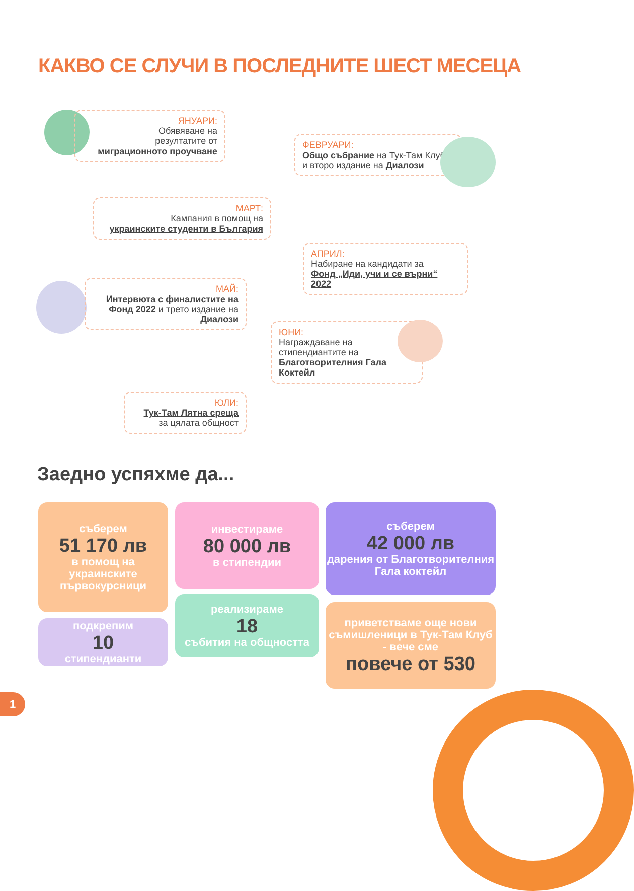КАКВО СЕ СЛУЧИ В ПОСЛЕДНИТЕ ШЕСТ МЕСЕЦА
ЯНУАРИ:
Обявяване на
резултатите от
миграционното проучване
ФЕВРУАРИ:
Общо събрание на Тук-Там Клуб
и второ издание на Диалози
МАРТ:
Кампания в помощ на
украинските студенти в България
АПРИЛ:
Набиране на кандидати за
Фонд „Иди, учи и се върни“ 2022
МАЙ:
Интервюта с финалистите на Фонд 2022 и трето издание на Диалози
ЮНИ:
Награждаване на
стипендиантите на
Благотворителния Гала Коктейл
ЮЛИ:
Тук-Там Лятна среща
за цялата общност
Заедно успяхме да...
съберем
51 170 лв
в помощ на украинските първокурсници
подкрепим
10
стипендианти
инвестираме
80 000 лв
в стипендии
реализираме
18
събития на общността
съберем
42 000 лв
дарения от Благотворителния Гала коктейл
приветстваме още нови съмишленици в Тук-Там Клуб - вече сме
повече от 530
1